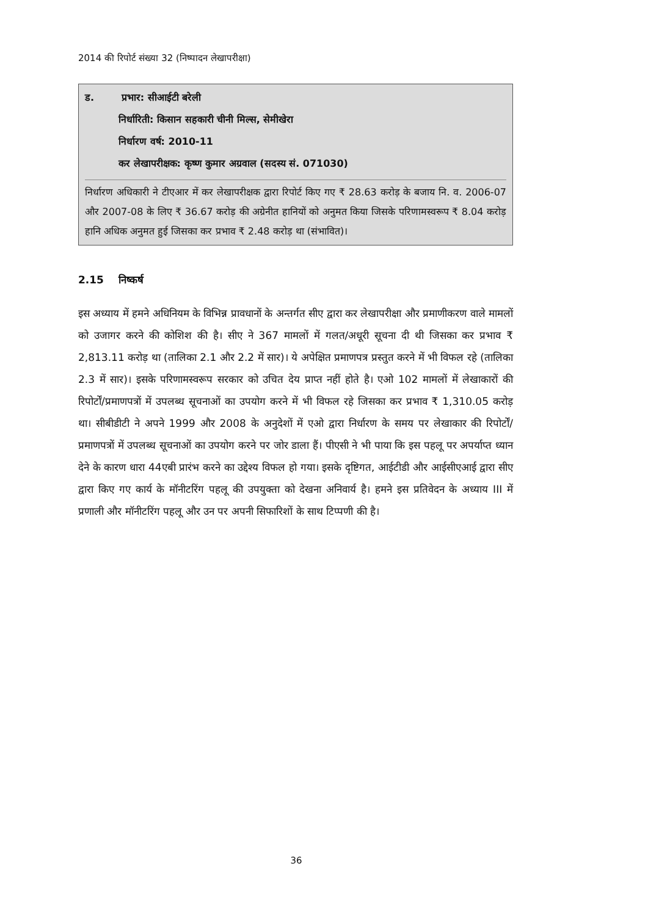2014 की रिपोर्ट संख्या 32 (निष्पादन लेखापरीक्षा)
ड. प्रभार: सीआईटी बरेली
निर्धारिती: किसान सहकारी चीनी मिल्स, सेमीखेरा
निर्धारण वर्ष: 2010-11
कर लेखापरीक्षक: कृष्ण कुमार अग्रवाल (सदस्य सं. 071030)
निर्धारण अधिकारी ने टीएआर में कर लेखापरीक्षक द्वारा रिपोर्ट किए गए ₹ 28.63 करोड़ के बजाय नि. व. 2006-07 और 2007-08 के लिए ₹ 36.67 करोड़ की अग्रेनीत हानियों को अनुमत किया जिसके परिणामस्वरूप ₹ 8.04 करोड़ हानि अधिक अनुमत हुई जिसका कर प्रभाव ₹ 2.48 करोड़ था (संभावित)।
2.15 निष्कर्ष
इस अध्याय में हमने अधिनियम के विभिन्न प्रावधानों के अन्तर्गत सीए द्वारा कर लेखापरीक्षा और प्रमाणीकरण वाले मामलों को उजागर करने की कोशिश की है। सीए ने 367 मामलों में गलत/अधूरी सूचना दी थी जिसका कर प्रभाव ₹ 2,813.11 करोड़ था (तालिका 2.1 और 2.2 में सार)। ये अपेक्षित प्रमाणपत्र प्रस्तुत करने में भी विफल रहे (तालिका 2.3 में सार)। इसके परिणामस्वरूप सरकार को उचित देय प्राप्त नहीं होते है। एओ 102 मामलों में लेखाकारों की रिपोर्टों/प्रमाणपत्रों में उपलब्ध सूचनाओं का उपयोग करने में भी विफल रहे जिसका कर प्रभाव ₹ 1,310.05 करोड़ था। सीबीडीटी ने अपने 1999 और 2008 के अनुदेशों में एओ द्वारा निर्धारण के समय पर लेखाकार की रिपोर्टों/प्रमाणपत्रों में उपलब्ध सूचनाओं का उपयोग करने पर जोर डाला हैं। पीएसी ने भी पाया कि इस पहलू पर अपर्याप्त ध्यान देने के कारण धारा 44एबी प्रारंभ करने का उद्देश्य विफल हो गया। इसके दृष्टिगत, आईटीडी और आईसीएआई द्वारा सीए द्वारा किए गए कार्य के मॉनीटरिंग पहलू की उपयुक्ता को देखना अनिवार्य है। हमने इस प्रतिवेदन के अध्याय III में प्रणाली और मॉनीटरिंग पहलू और उन पर अपनी सिफारिशों के साथ टिप्पणी की है।
36